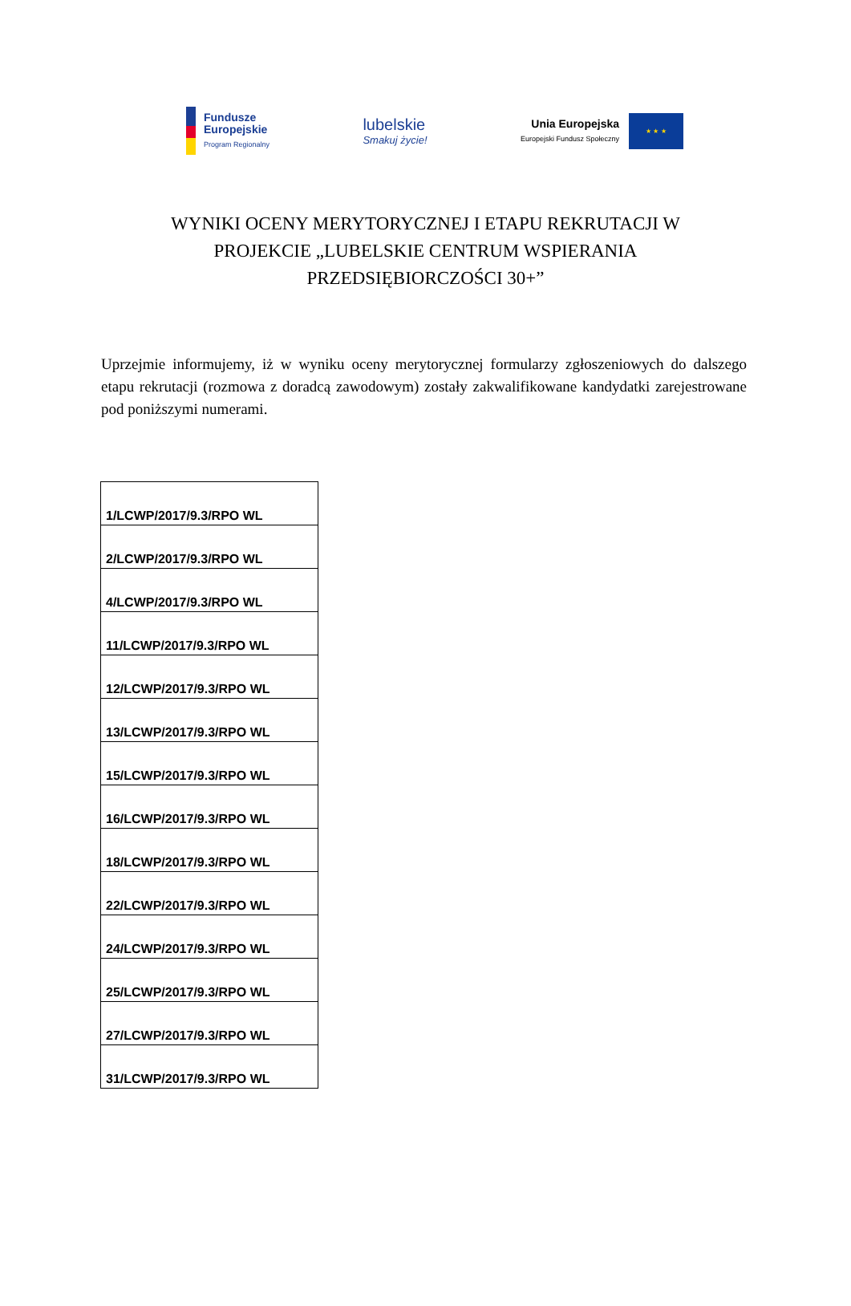Fundusze
Europejskie
Program Regionalny
lubelskie
Smakuj życie!
Unia Europejska
Europejski Fundusz Społeczny
★ ★ ★
WYNIKI OCENY MERYTORYCZNEJ I ETAPU REKRUTACJI W PROJEKCIE „LUBELSKIE CENTRUM WSPIERANIA PRZEDSIĘBIORCZOŚCI 30+”
Uprzejmie informujemy, iż w wyniku oceny merytorycznej formularzy zgłoszeniowych do dalszego etapu rekrutacji (rozmowa z doradcą zawodowym) zostały zakwalifikowane kandydatki zarejestrowane pod poniższymi numerami.
| 1/LCWP/2017/9.3/RPO WL |
| 2/LCWP/2017/9.3/RPO WL |
| 4/LCWP/2017/9.3/RPO WL |
| 11/LCWP/2017/9.3/RPO WL |
| 12/LCWP/2017/9.3/RPO WL |
| 13/LCWP/2017/9.3/RPO WL |
| 15/LCWP/2017/9.3/RPO WL |
| 16/LCWP/2017/9.3/RPO WL |
| 18/LCWP/2017/9.3/RPO WL |
| 22/LCWP/2017/9.3/RPO WL |
| 24/LCWP/2017/9.3/RPO WL |
| 25/LCWP/2017/9.3/RPO WL |
| 27/LCWP/2017/9.3/RPO WL |
| 31/LCWP/2017/9.3/RPO WL |